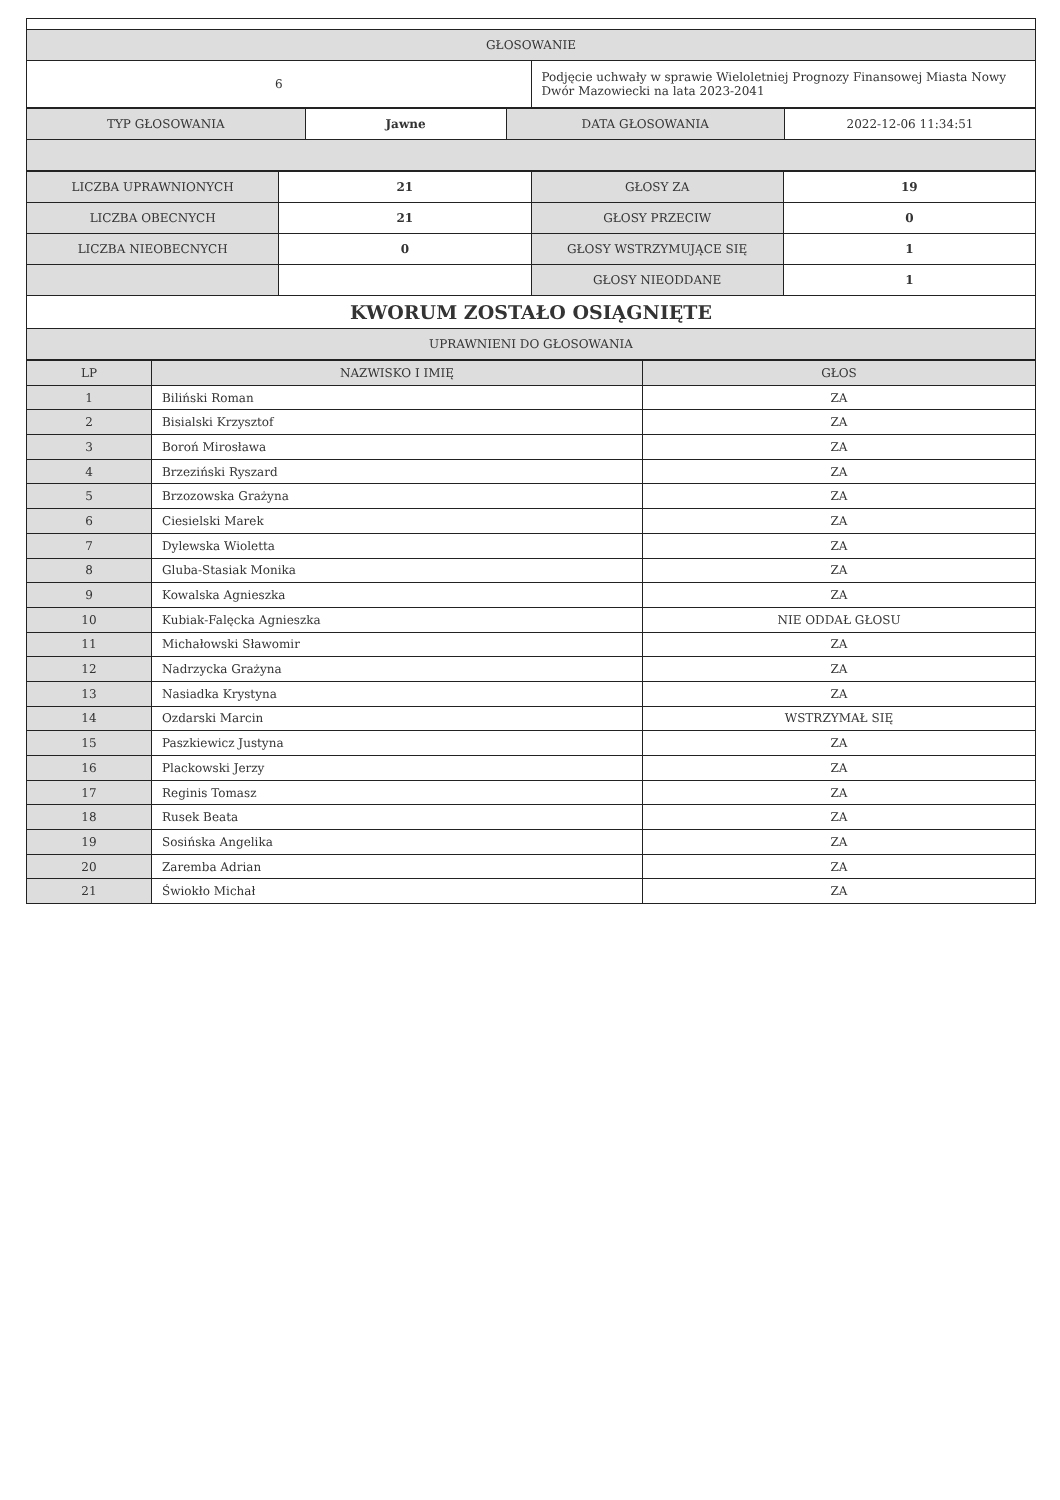| GŁOSOWANIE | |
| --- | --- |
| 6 | Podjęcie uchwały w sprawie Wieloletniej Prognozy Finansowej Miasta Nowy Dwór Mazowiecki na lata 2023-2041 |
| TYP GŁOSOWANIA | Jawne | DATA GŁOSOWANIA | 2022-12-06 11:34:51 |
| LICZBA UPRAWNIONYCH | 21 | GŁOSY ZA | 19 |
| LICZBA OBECNYCH | 21 | GŁOSY PRZECIW | 0 |
| LICZBA NIEOBECNYCH | 0 | GŁOSY WSTRZYMUJĄCE SIĘ | 1 |
| | | GŁOSY NIEODDANE | 1 |
| KWORUM ZOSTAŁO OSIĄGNIĘTE | | | |
| UPRAWNIENI DO GŁOSOWANIA | | | |
| LP | NAZWISKO I IMIĘ | GŁOS |
| --- | --- | --- |
| 1 | Biliński Roman | ZA |
| 2 | Bisialski Krzysztof | ZA |
| 3 | Boroń Mirosława | ZA |
| 4 | Brzeziński Ryszard | ZA |
| 5 | Brzozowska Grażyna | ZA |
| 6 | Ciesielski Marek | ZA |
| 7 | Dylewska Wioletta | ZA |
| 8 | Gluba-Stasiak Monika | ZA |
| 9 | Kowalska Agnieszka | ZA |
| 10 | Kubiak-Falęcka Agnieszka | NIE ODDAŁ GŁOSU |
| 11 | Michałowski Sławomir | ZA |
| 12 | Nadrzycka Grażyna | ZA |
| 13 | Nasiadka Krystyna | ZA |
| 14 | Ozdarski Marcin | WSTRZYMAŁ SIĘ |
| 15 | Paszkiewicz Justyna | ZA |
| 16 | Plackowski Jerzy | ZA |
| 17 | Reginis Tomasz | ZA |
| 18 | Rusek Beata | ZA |
| 19 | Sosińska Angelika | ZA |
| 20 | Zaremba Adrian | ZA |
| 21 | Świokło Michał | ZA |